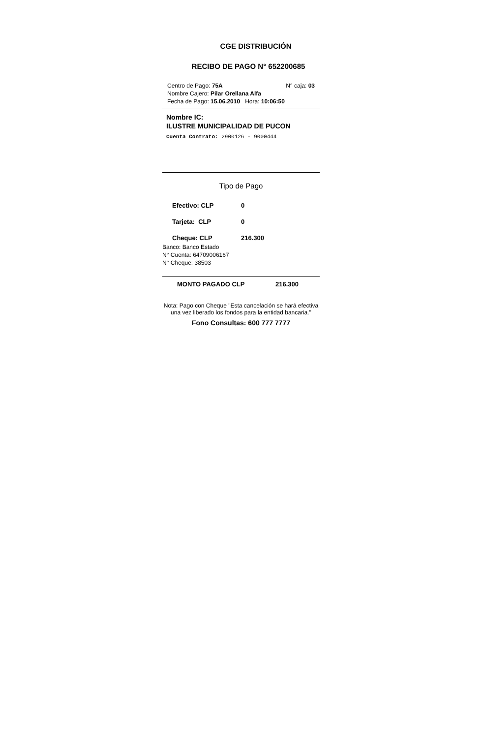CGE DISTRIBUCIÓN
RECIBO DE PAGO N° 652200685
Centro de Pago: 75A N° caja: 03
Nombre Cajero: Pilar Orellana Alfa
Fecha de Pago: 15.06.2010 Hora: 10:06:50
Nombre IC:
ILUSTRE MUNICIPALIDAD DE PUCON
Cuenta Contrato: 2900126 - 9000444
Tipo de Pago
Efectivo: CLP 0
Tarjeta: CLP 0
Cheque: CLP 216.300
Banco: Banco Estado
N° Cuenta: 64709006167
N° Cheque: 38503
MONTO PAGADO CLP 216.300
Nota: Pago con Cheque "Esta cancelación se hará efectiva una vez liberado los fondos para la entidad bancaria."
Fono Consultas: 600 777 7777